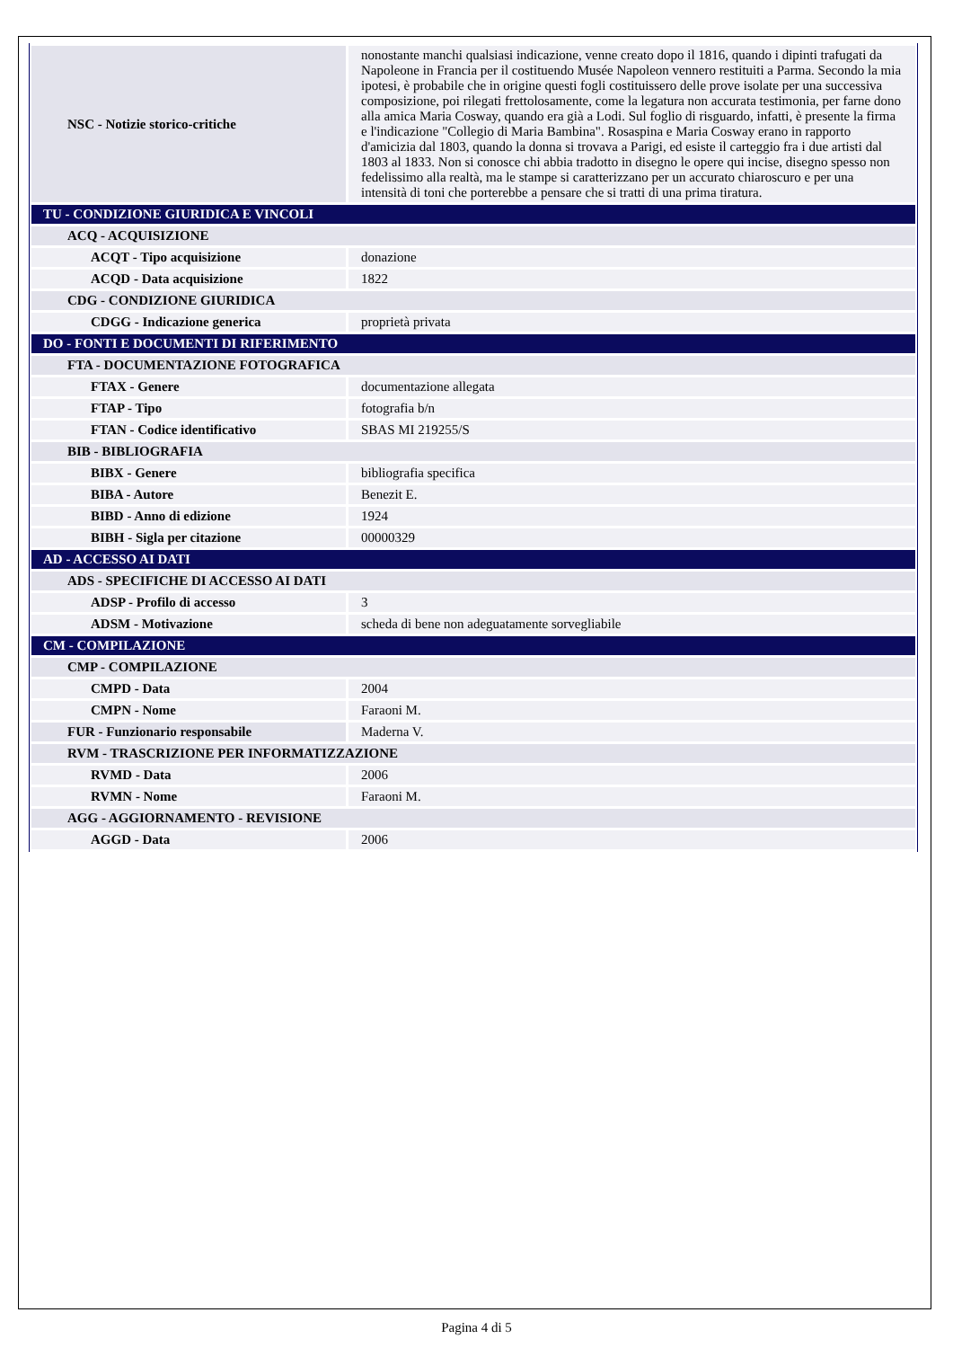| NSC - Notizie storico-critiche | nonostante manchi qualsiasi indicazione, venne creato dopo il 1816, quando i dipinti trafugati da Napoleone in Francia per il costituendo Musée Napoleon vennero restituiti a Parma. Secondo la mia ipotesi, è probabile che in origine questi fogli costituissero delle prove isolate per una successiva composizione, poi rilegati frettolosamente, come la legatura non accurata testimonia, per farne dono alla amica Maria Cosway, quando era già a Lodi. Sul foglio di risguardo, infatti, è presente la firma e l'indicazione "Collegio di Maria Bambina". Rosaspina e Maria Cosway erano in rapporto d'amicizia dal 1803, quando la donna si trovava a Parigi, ed esiste il carteggio fra i due artisti dal 1803 al 1833. Non si conosce chi abbia tradotto in disegno le opere qui incise, disegno spesso non fedelissimo alla realtà, ma le stampe si caratterizzano per un accurato chiaroscuro e per una intensità di toni che porterebbe a pensare che si tratti di una prima tiratura. |
| TU - CONDIZIONE GIURIDICA E VINCOLI | |
| ACQ - ACQUISIZIONE | |
| ACQT - Tipo acquisizione | donazione |
| ACQD - Data acquisizione | 1822 |
| CDG - CONDIZIONE GIURIDICA | |
| CDGG - Indicazione generica | proprietà privata |
| DO - FONTI E DOCUMENTI DI RIFERIMENTO | |
| FTA - DOCUMENTAZIONE FOTOGRAFICA | |
| FTAX - Genere | documentazione allegata |
| FTAP - Tipo | fotografia b/n |
| FTAN - Codice identificativo | SBAS MI 219255/S |
| BIB - BIBLIOGRAFIA | |
| BIBX - Genere | bibliografia specifica |
| BIBA - Autore | Benezit E. |
| BIBD - Anno di edizione | 1924 |
| BIBH - Sigla per citazione | 00000329 |
| AD - ACCESSO AI DATI | |
| ADS - SPECIFICHE DI ACCESSO AI DATI | |
| ADSP - Profilo di accesso | 3 |
| ADSM - Motivazione | scheda di bene non adeguatamente sorvegliabile |
| CM - COMPILAZIONE | |
| CMP - COMPILAZIONE | |
| CMPD - Data | 2004 |
| CMPN - Nome | Faraoni M. |
| FUR - Funzionario responsabile | Maderna V. |
| RVM - TRASCRIZIONE PER INFORMATIZZAZIONE | |
| RVMD - Data | 2006 |
| RVMN - Nome | Faraoni M. |
| AGG - AGGIORNAMENTO - REVISIONE | |
| AGGD - Data | 2006 |
Pagina 4 di 5